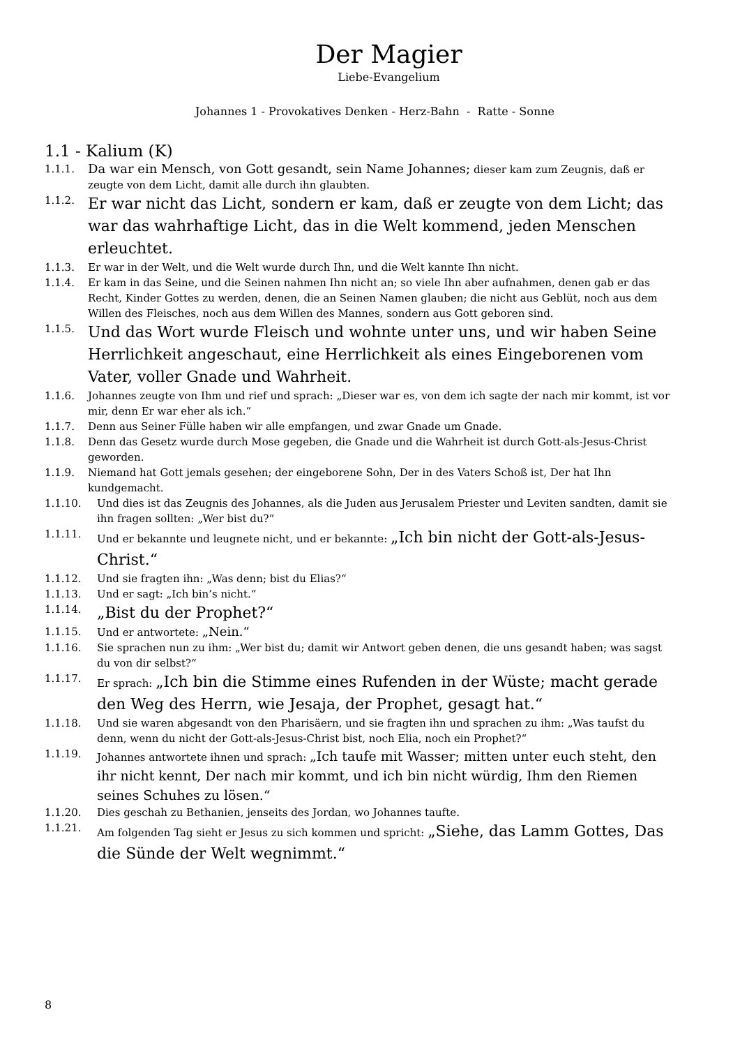Der Magier
Liebe-Evangelium
Johannes 1 - Provokatives Denken - Herz-Bahn - Ratte - Sonne
1.1 - Kalium (K)
1.1.1. Da war ein Mensch, von Gott gesandt, sein Name Johannes; dieser kam zum Zeugnis, daß er zeugte von dem Licht, damit alle durch ihn glaubten.
1.1.2. Er war nicht das Licht, sondern er kam, daß er zeugte von dem Licht; das war das wahrhaftige Licht, das in die Welt kommend, jeden Menschen erleuchtet.
1.1.3. Er war in der Welt, und die Welt wurde durch Ihn, und die Welt kannte Ihn nicht.
1.1.4. Er kam in das Seine, und die Seinen nahmen Ihn nicht an; so viele Ihn aber aufnahmen, denen gab er das Recht, Kinder Gottes zu werden, denen, die an Seinen Namen glauben; die nicht aus Geblüt, noch aus dem Willen des Fleisches, noch aus dem Willen des Mannes, sondern aus Gott geboren sind.
1.1.5. Und das Wort wurde Fleisch und wohnte unter uns, und wir haben Seine Herrlichkeit angeschaut, eine Herrlichkeit als eines Eingeborenen vom Vater, voller Gnade und Wahrheit.
1.1.6. Johannes zeugte von Ihm und rief und sprach: „Dieser war es, von dem ich sagte der nach mir kommt, ist vor mir, denn Er war eher als ich.“
1.1.7. Denn aus Seiner Fülle haben wir alle empfangen, und zwar Gnade um Gnade.
1.1.8. Denn das Gesetz wurde durch Mose gegeben, die Gnade und die Wahrheit ist durch Gott-als-Jesus-Christ geworden.
1.1.9. Niemand hat Gott jemals gesehen; der eingeborene Sohn, Der in des Vaters Schoß ist, Der hat Ihn kundgemacht.
1.1.10. Und dies ist das Zeugnis des Johannes, als die Juden aus Jerusalem Priester und Leviten sandten, damit sie ihn fragen sollten: „Wer bist du?“
1.1.11. Und er bekannte und leugnete nicht, und er bekannte: „Ich bin nicht der Gott-als-Jesus-Christ.“
1.1.12. Und sie fragten ihn: „Was denn; bist du Elias?“
1.1.13. Und er sagt: „Ich bin’s nicht.“
1.1.14. „Bist du der Prophet?“
1.1.15. Und er antwortete: „Nein.“
1.1.16. Sie sprachen nun zu ihm: „Wer bist du; damit wir Antwort geben denen, die uns gesandt haben; was sagst du von dir selbst?“
1.1.17. Er sprach: „Ich bin die Stimme eines Rufenden in der Wüste; macht gerade den Weg des Herrn, wie Jesaja, der Prophet, gesagt hat.“
1.1.18. Und sie waren abgesandt von den Pharisäern, und sie fragten ihn und sprachen zu ihm: „Was taufst du denn, wenn du nicht der Gott-als-Jesus-Christ bist, noch Elia, noch ein Prophet?“
1.1.19. Johannes antwortete ihnen und sprach: „Ich taufe mit Wasser; mitten unter euch steht, den ihr nicht kennt, Der nach mir kommt, und ich bin nicht würdig, Ihm den Riemen seines Schuhes zu lösen.“
1.1.20. Dies geschah zu Bethanien, jenseits des Jordan, wo Johannes taufte.
1.1.21. Am folgenden Tag sieht er Jesus zu sich kommen und spricht: „Siehe, das Lamm Gottes, Das die Sünde der Welt wegnimmt.“
8